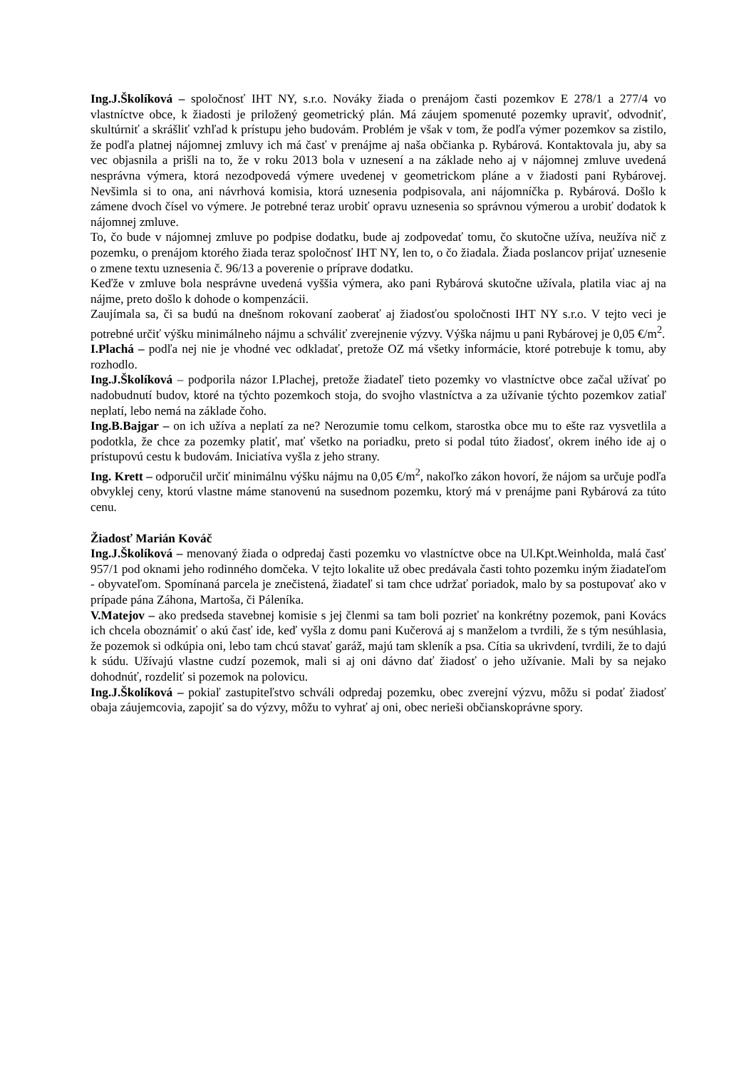Ing.J.Školíková – spoločnosť IHT NY, s.r.o. Nováky žiada o prenájom časti pozemkov E 278/1 a 277/4 vo vlastníctve obce, k žiadosti je priložený geometrický plán. Má záujem spomenuté pozemky upraviť, odvodniť, skultúrniť a skrášliť vzhľad k prístupu jeho budovám. Problém je však v tom, že podľa výmer pozemkov sa zistilo, že podľa platnej nájomnej zmluvy ich má časť v prenájme aj naša občianka p. Rybárová. Kontaktovala ju, aby sa vec objasnila a prišli na to, že v roku 2013 bola v uznesení a na základe neho aj v nájomnej zmluve uvedená nesprávna výmera, ktorá nezodpovedá výmere uvedenej v geometrickom pláne a v žiadosti pani Rybárovej. Nevšimla si to ona, ani návrhová komisia, ktorá uznesenia podpisovala, ani nájomníčka p. Rybárová. Došlo k zámene dvoch čísel vo výmere. Je potrebné teraz urobiť opravu uznesenia so správnou výmerou a urobiť dodatok k nájomnej zmluve.
To, čo bude v nájomnej zmluve po podpise dodatku, bude aj zodpovedať tomu, čo skutočne užíva, neužíva nič z pozemku, o prenájom ktorého žiada teraz spoločnosť IHT NY, len to, o čo žiadala. Žiada poslancov prijať uznesenie o zmene textu uznesenia č. 96/13 a poverenie o príprave dodatku.
Keďže v zmluve bola nesprávne uvedená vyššia výmera, ako pani Rybárová skutočne užívala, platila viac aj na nájme, preto došlo k dohode o kompenzácii.
Zaujímala sa, či sa budú na dnešnom rokovaní zaoberať aj žiadosťou spoločnosti IHT NY s.r.o. V tejto veci je potrebné určiť výšku minimálneho nájmu a schváliť zverejnenie výzvy. Výška nájmu u pani Rybárovej je 0,05 €/m<sup>2</sup>.
I.Plachá – podľa nej nie je vhodné vec odkladať, pretože OZ má všetky informácie, ktoré potrebuje k tomu, aby rozhodlo.
Ing.J.Školíková – podporila názor I.Plachej, pretože žiadateľ tieto pozemky vo vlastníctve obce začal užívať po nadobudnutí budov, ktoré na týchto pozemkoch stoja, do svojho vlastníctva a za užívanie týchto pozemkov zatiaľ neplatí, lebo nemá na základe čoho.
Ing.B.Bajgar – on ich užíva a neplatí za ne? Nerozumie tomu celkom, starostka obce mu to ešte raz vysvetlila a podotkla, že chce za pozemky platiť, mať všetko na poriadku, preto si podal túto žiadosť, okrem iného ide aj o prístupovú cestu k budovám. Iniciatíva vyšla z jeho strany.
Ing. Krett – odporučil určiť minimálnu výšku nájmu na 0,05 €/m<sup>2</sup>, nakoľko zákon hovorí, že nájom sa určuje podľa obvyklej ceny, ktorú vlastne máme stanovenú na susednom pozemku, ktorý má v prenájme pani Rybárová za túto cenu.
Žiadosť Marián Kováč
Ing.J.Školíková – menovaný žiada o odpredaj časti pozemku vo vlastníctve obce na Ul.Kpt.Weinholda, malá časť 957/1 pod oknami jeho rodinného domčeka. V tejto lokalite už obec predávala časti tohto pozemku iným žiadateľom - obyvateľom. Spomínaná parcela je znečistená, žiadateľ si tam chce udržať poriadok, malo by sa postupovať ako v prípade pána Záhona, Martoša, či Páleníka.
V.Matejov – ako predseda stavebnej komisie s jej členmi sa tam boli pozrieť na konkrétny pozemok, pani Kovács ich chcela oboznámiť o akú časť ide, keď vyšla z domu pani Kučerová aj s manželom a tvrdili, že s tým nesúhlasia, že pozemok si odkúpia oni, lebo tam chcú stavať garáž, majú tam skleník a psa. Cítia sa ukrivdení, tvrdili, že to dajú k súdu. Užívajú vlastne cudzí pozemok, mali si aj oni dávno dať žiadosť o jeho užívanie. Mali by sa nejako dohodnúť, rozdeliť si pozemok na polovicu.
Ing.J.Školíková – pokiaľ zastupiteľstvo schváli odpredaj pozemku, obec zverejní výzvu, môžu si podať žiadosť obaja záujemcovia, zapojiť sa do výzvy, môžu to vyhrať aj oni, obec nerieši občianskoprávne spory.